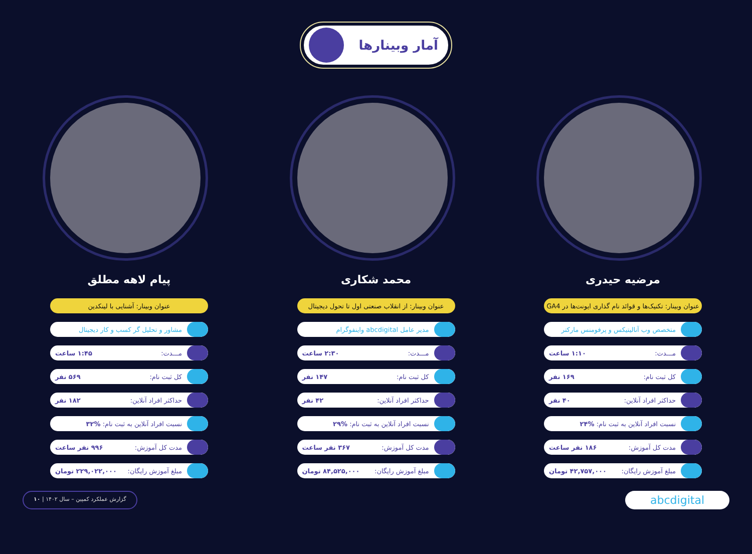آمار وبینارها
مرضیه حیدری
عنوان وبینار: تکنیک‌ها و قوائد نام گذاری ایونت‌ها در GA4
متخصص وب آنالیتیکس و پرفومنس مارکتر
مـــدت: ۱:۱۰ ساعت
کل ثبت نام: ۱۶۹ نفر
حداکثر افراد آنلاین: ۴۰ نفر
نسبت افراد آنلاین به ثبت نام: %۲۴
مدت کل آموزش: ۱۸۶ نفر ساعت
مبلغ آموزش رایگان: ۴۲,۷۵۷,۰۰۰ تومان
محمد شکاری
عنوان وبینار: از انقلاب صنعتی اول تا تحول دیجیتال
مدیر عامل abcdigital واینفوگرام
مـــدت: ۲:۳۰ ساعت
کل ثبت نام: ۱۴۷ نفر
حداکثر افراد آنلاین: ۴۲ نفر
نسبت افراد آنلاین به ثبت نام: %۲۹
مدت کل آموزش: ۳۶۷ نفر ساعت
مبلغ آموزش رایگان: ۸۴,۵۲۵,۰۰۰ تومان
پیام لاهه مطلق
عنوان وبینار: آشنایی با لینکدین
مشاور و تحلیل گر کسب و کار دیجیتال
مـــدت: ۱:۴۵ ساعت
کل ثبت نام: ۵۶۹ نفر
حداکثر افراد آنلاین: ۱۸۲ نفر
نسبت افراد آنلاین به ثبت نام: %۳۲
مدت کل آموزش: ۹۹۶ نفر ساعت
مبلغ آموزش رایگان: ۲۲۹,۰۲۲,۰۰۰ تومان
abcdigital
گزارش عملکرد کمپین – سال ۱۴۰۲ | ۱۰